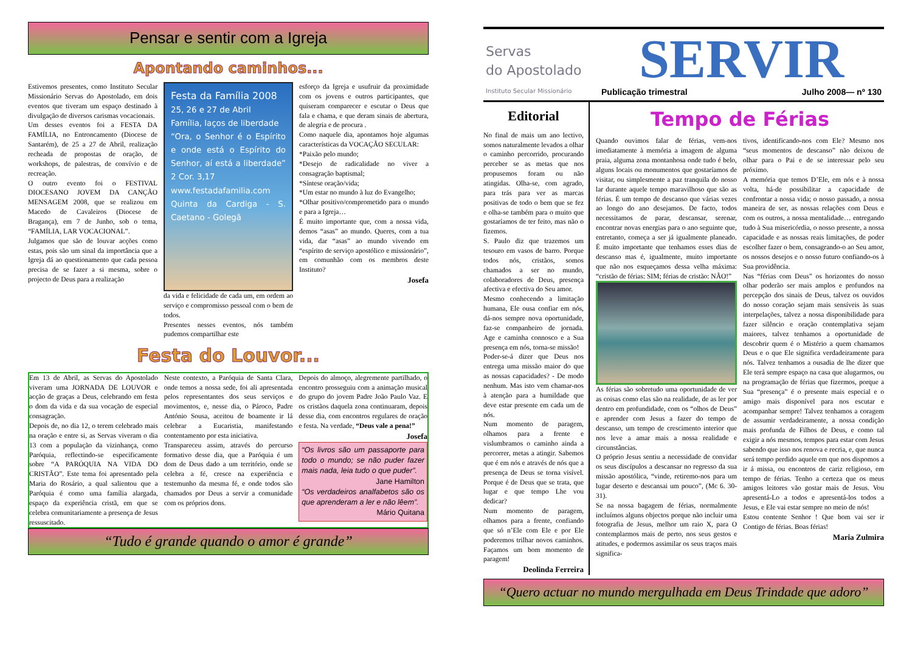Pensar e sentir com a Igreja
Apontando caminhos...
Estivemos presentes, como Instituto Secular Missionário Servas do Apostolado, em dois eventos que tiveram um espaço destinado à divulgação de diversos carismas vocacionais.
Um desses eventos foi a FESTA DA FAMÍLIA, no Entroncamento (Diocese de Santarém), de 25 a 27 de Abril, realização recheada de propostas de oração, de workshops, de palestras, de convívio e de recreação.
O outro evento foi o FESTIVAL DIOCESANO JOVEM DA CANÇÃO MENSAGEM 2008, que se realizou em Macedo de Cavaleiros (Diocese de Bragança), em 7 de Junho, sob o tema, “FAMÍLIA, LAR VOCACIONAL”.
Julgamos que são de louvar acções como estas, pois são um sinal da importância que a Igreja dá ao questionamento que cada pessoa precisa de se fazer a si mesma, sobre o projecto de Deus para a realização
Festa da Família 2008
25, 26 e 27 de Abril
Família, laços de liberdade
“Ora, o Senhor é o Espírito e onde está o Espírito do Senhor, aí está a liberdade” 2 Cor. 3,17
www.festadafamilia.com
Quinta da Cardiga - S. Caetano - Golegã
da vida e felicidade de cada um, em ordem ao serviço e compromisso pessoal com o bem de todos.
Presentes nesses eventos, nós também pudemos compartilhar este
esforço da Igreja e usufruir da proximidade com os jovens e outros participantes, que quiseram comparecer e escutar o Deus que fala e chama, e que deram sinais de abertura, de alegria e de procura .
Como naquele dia, apontamos hoje algumas características da VOCAÇÃO SECULAR:
*Paixão pelo mundo;
*Desejo de radicalidade no viver a consagração baptismal;
*Síntese oração/vida;
*Um estar no mundo à luz do Evangelho;
*Olhar positivo/comprometido para o mundo e para a Igreja…
É muito importante que, com a nossa vida, demos “asas” ao mundo. Queres, com a tua vida, dar “asas” ao mundo vivendo em “espírito de serviço apostólico e missionário”, em comunhão com os membros deste Instituto?
Josefa
Festa do Louvor...
Em 13 de Abril, as Servas do Apostolado viveram uma JORNADA DE LOUVOR e acção de graças a Deus, celebrando em festa o dom da vida e da sua vocação de especial consagração.
Depois de, no dia 12, o terem celebrado mais na oração e entre si, as Servas viveram o dia 13 com a população da vizinhança, como Paróquia, reflectindo-se especificamente sobre “A PARÓQUIA NA VIDA DO CRISTÃO”. Este tema foi apresentado pela Maria do Rosário, a qual salientou que a Paróquia é como uma família alargada, espaço da experiência cristã, em que se celebra comunitariamente a presença de Jesus ressuscitado.
Neste contexto, a Paróquia de Santa Clara, onde temos a nossa sede, foi ali apresentada pelos representantes dos seus serviços e movimentos, e, nesse dia, o Pároco, Padre António Sousa, aceitou de boamente ir lá celebrar a Eucaristia, manifestando contentamento por esta iniciativa.
Transpareceu assim, através do percurso formativo desse dia, que a Paróquia é um dom de Deus dado a um território, onde se celebra a fé, cresce na experiência e testemunho da mesma fé, e onde todos são chamados por Deus a servir a comunidade com os próprios dons.
Depois do almoço, alegremente partilhado, o encontro prosseguiu com a animação musical do grupo do jovem Padre João Paulo Vaz. E os cristãos daquela zona continuaram, depois desse dia, com encontros regulares de oração e festa. Na verdade, “Deus vale a pena!”
Josefa
“Os livros são um passaporte para todo o mundo; se não puder fazer mais nada, leia tudo o que puder”.
Jane Hamilton
“Os verdadeiros analfabetos são os que aprenderam a ler e não lêem”.
Mário Quitana
“Tudo é grande quando o amor é grande”
Servas
do Apostolado
Instituto Secular Missionário
SERVIR
Publicação trimestral Julho 2008— nº 130
Editorial
No final de mais um ano lectivo, somos naturalmente levados a olhar o caminho percorrido, procurando perceber se as metas que nos propusemos foram ou não atingidas. Olha-se, com agrado, para trás para ver as marcas positivas de todo o bem que se fez e olha-se também para o muito que gostaríamos de ter feito, mas não o fizemos.
S. Paulo diz que trazemos um tesouro em vasos de barro. Porque todos nós, cristãos, somos chamados a ser no mundo, colaboradores de Deus, presença afectiva e efectiva do Seu amor.
Mesmo conhecendo a limitação humana, Ele ousa confiar em nós, dá-nos sempre nova oportunidade, faz-se companheiro de jornada. Age e caminha connosco e a Sua presença em nós, torna-se missão!
Poder-se-á dizer que Deus nos entrega uma missão maior do que as nossas capacidades? - De modo nenhum. Mas isto vem chamar-nos à atenção para a humildade que deve estar presente em cada um de nós.
Num momento de paragem, olhamos para a frente e vislumbramos o caminho ainda a percorrer, metas a atingir. Sabemos que é em nós e através de nós que a presença de Deus se torna visível. Porque é de Deus que se trata, que lugar e que tempo Lhe vou dedicar?
Num momento de paragem, olhamos para a frente, confiando que só n’Ele com Ele e por Ele poderemos trilhar novos caminhos. Façamos um bom momento de paragem!
Deolinda Ferreira
Tempo de Férias
Quando ouvimos falar de férias, vem-nos imediatamente à memória a imagem de alguma praia, alguma zona montanhosa onde tudo é belo, alguns locais ou monumentos que gostaríamos de visitar, ou simplesmente a paz tranquila do nosso lar durante aquele tempo maravilhoso que são as férias. É um tempo de descanso que várias vezes ao longo do ano desejamos. De facto, todos necessitamos de parar, descansar, serenar, encontrar novas energias para o ano seguinte que, entretanto, começa a ser já igualmente planeado. É muito importante que tenhamos esses dias de descanso mas é, igualmente, muito importante que não nos esqueçamos dessa velha máxima: “cristão de férias: SIM; férias de cristão: NÃO!”
As férias são sobretudo uma oportunidade de ver as coisas como elas são na realidade, de as ler por dentro em profundidade, com os “olhos de Deus” e aprender com Jesus a fazer do tempo de descanso, um tempo de crescimento interior que nos leve a amar mais a nossa realidade e circunstâncias.
O próprio Jesus sentiu a necessidade de convidar os seus discípulos a descansar no regresso da sua missão apostólica, “vinde, retiremo-nos para um lugar deserto e descansai um pouco”, (Mc 6. 30-31).
Se na nossa bagagem de férias, normalmente incluímos alguns objectos porque não incluir uma fotografia de Jesus, melhor um raio X, para O contemplarmos mais de perto, nos seus gestos e atitudes, e podermos assimilar os seus traços mais significa-
tivos, identificando-nos com Ele? Mesmo nos “seus momentos de descanso” não deixou de olhar para o Pai e de se interessar pelo seu próximo.
A memória que temos D’Ele, em nós e à nossa volta, há-de possibilitar a capacidade de confrontar a nossa vida; o nosso passado, a nossa maneira de ser, as nossas relações com Deus e com os outros, a nossa mentalidade… entregando tudo à Sua misericórdia, o nosso presente, a nossa capacidade e as nossas reais limitações, de poder escolher fazer o bem, consagrando-o ao Seu amor, os nossos desejos e o nosso futuro confiando-os à Sua providência.
Nas “férias com Deus” os horizontes do nosso olhar poderão ser mais amplos e profundos na percepção dos sinais de Deus, talvez os ouvidos do nosso coração sejam mais sensíveis às suas interpelações, talvez a nossa disponibilidade para fazer silêncio e oração contemplativa sejam maiores, talvez tenhamos a oportunidade de descobrir quem é o Mistério a quem chamamos Deus e o que Ele significa verdadeiramente para nós. Talvez tenhamos a ousadia de lhe dizer que Ele terá sempre espaço na casa que alugarmos, ou na programação de férias que fizermos, porque a Sua “presença” é o presente mais especial e o amigo mais disponível para nos escutar e acompanhar sempre! Talvez tenhamos a coragem de assumir verdadeiramente, a nossa condição mais profunda de Filhos de Deus, e como tal exigir a nós mesmos, tempos para estar com Jesus sabendo que isso nos renova e recria, e, que nunca será tempo perdido aquele em que nos dispomos a ir á missa, ou encontros de cariz religioso, em tempo de férias. Tenho a certeza que os meus amigos leitores vão gostar mais de Jesus. Vou apresentá-Lo a todos e apresentá-los todos a Jesus, e Ele vai estar sempre no meio de nós!
Estou contente Senhor ! Que bom vai ser ir Contigo de férias. Boas férias!
Maria Zulmira
“Quero actuar no mundo mergulhada em Deus Trindade que adoro”